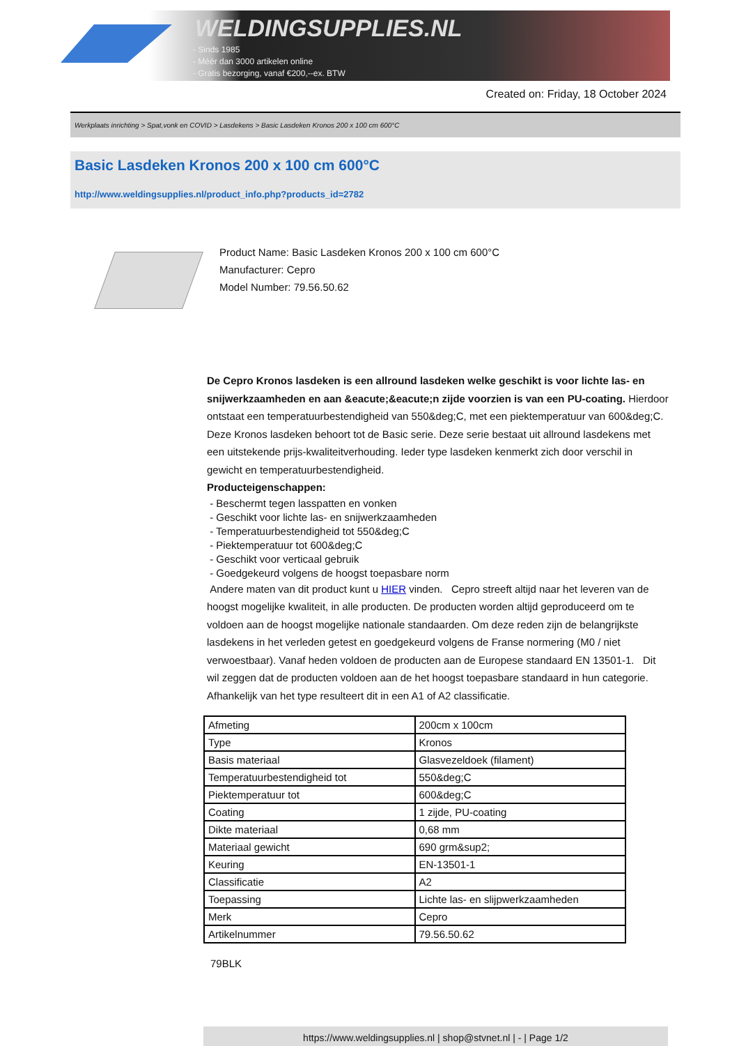WELDINGSUPPLIES.NL
- Sinds 1985
- Méér dan 3000 artikelen online
- Gratis bezorging, vanaf €200,--ex. BTW
Created on: Friday, 18 October 2024
Werkplaats inrichting > Spat,vonk en COVID > Lasdekens > Basic Lasdeken Kronos 200 x 100 cm 600°C
Basic Lasdeken Kronos 200 x 100 cm 600°C
http://www.weldingsupplies.nl/product_info.php?products_id=2782
Product Name: Basic Lasdeken Kronos 200 x 100 cm 600°C
Manufacturer: Cepro
Model Number: 79.56.50.62
De Cepro Kronos lasdeken is een allround lasdeken welke geschikt is voor lichte las- en snijwerkzaamheden en aan &eacute;&eacute;n zijde voorzien is van een PU-coating. Hierdoor ontstaat een temperatuurbestendigheid van 550&deg;C, met een piektemperatuur van 600&deg;C. Deze Kronos lasdeken behoort tot de Basic serie. Deze serie bestaat uit allround lasdekens met een uitstekende prijs-kwaliteitverhouding. Ieder type lasdeken kenmerkt zich door verschil in gewicht en temperatuurbestendigheid.
Producteigenschappen:
- Beschermt tegen lasspatten en vonken
- Geschikt voor lichte las- en snijwerkzaamheden
- Temperatuurbestendigheid tot 550&deg;C
- Piektemperatuur tot 600&deg;C
- Geschikt voor verticaal gebruik
- Goedgekeurd volgens de hoogst toepasbare norm
Andere maten van dit product kunt u HIER vinden. Cepro streeft altijd naar het leveren van de hoogst mogelijke kwaliteit, in alle producten. De producten worden altijd geproduceerd om te voldoen aan de hoogst mogelijke nationale standaarden. Om deze reden zijn de belangrijkste lasdekens in het verleden getest en goedgekeurd volgens de Franse normering (M0 / niet verwoestbaar). Vanaf heden voldoen de producten aan de Europese standaard EN 13501-1. Dit wil zeggen dat de producten voldoen aan de het hoogst toepasbare standaard in hun categorie. Afhankelijk van het type resulteert dit in een A1 of A2 classificatie.
| Afmeting | 200cm x 100cm |
| Type | Kronos |
| Basis materiaal | Glasvezeldoek (filament) |
| Temperatuurbestendigheid tot | 550&deg;C |
| Piektemperatuur tot | 600&deg;C |
| Coating | 1 zijde, PU-coating |
| Dikte materiaal | 0,68 mm |
| Materiaal gewicht | 690 grm&sup2; |
| Keuring | EN-13501-1 |
| Classificatie | A2 |
| Toepassing | Lichte las- en slijpwerkzaamheden |
| Merk | Cepro |
| Artikelnummer | 79.56.50.62 |
79BLK
https://www.weldingsupplies.nl | shop@stvnet.nl | - | Page 1/2